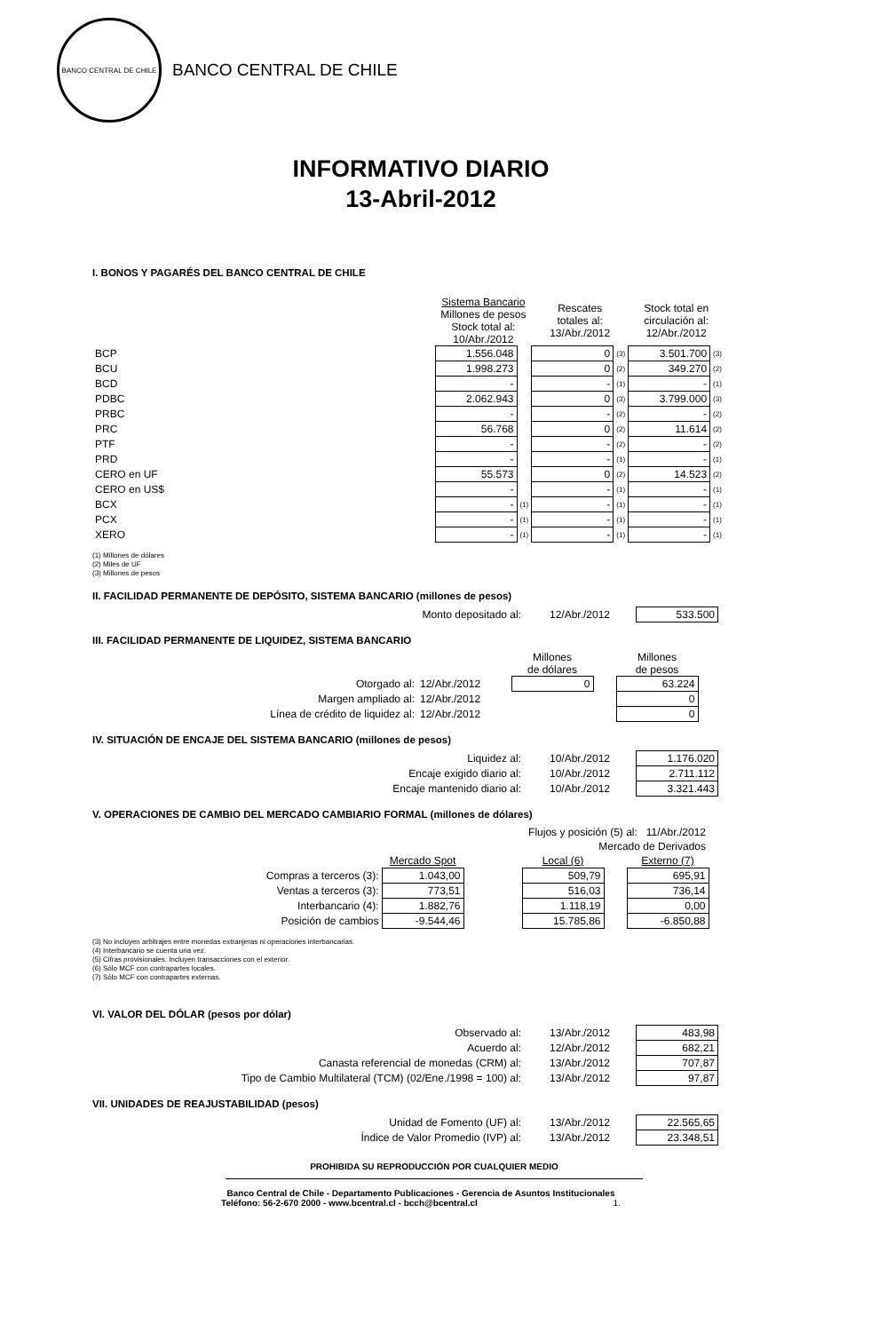BANCO CENTRAL DE CHILE
BANCO CENTRAL DE CHILE
INFORMATIVO DIARIO
13-Abril-2012
I. BONOS Y PAGARÉS DEL BANCO CENTRAL DE CHILE
| | Sistema Bancario Millones de pesos Stock total al: 10/Abr./2012 | | Rescates totales al: 13/Abr./2012 | | Stock total en circulación al: 12/Abr./2012 | |
| BCP | 1.556.048 | | 0 | (3) | 3.501.700 | (3) |
| BCU | 1.998.273 | | 0 | (2) | 349.270 | (2) |
| BCD | - | | - | (1) | - | (1) |
| PDBC | 2.062.943 | | 0 | (3) | 3.799.000 | (3) |
| PRBC | - | | - | (2) | - | (2) |
| PRC | 56.768 | | 0 | (2) | 11.614 | (2) |
| PTF | - | | - | (2) | - | (2) |
| PRD | - | | - | (1) | - | (1) |
| CERO en UF | 55.573 | | 0 | (2) | 14.523 | (2) |
| CERO en US$ | - | | - | (1) | - | (1) |
| BCX | - | (1) | - | (1) | - | (1) |
| PCX | - | (1) | - | (1) | - | (1) |
| XERO | - | (1) | - | (1) | - | (1) |
(1) Millones de dólares
(2) Miles de UF
(3) Millones de pesos
II. FACILIDAD PERMANENTE DE DEPÓSITO, SISTEMA BANCARIO (millones de pesos)
| Monto depositado al: | 12/Abr./2012 | 533.500 |
III. FACILIDAD PERMANENTE DE LIQUIDEZ, SISTEMA BANCARIO
| | | Millones de dólares | | Millones de pesos |
| Otorgado al: | 12/Abr./2012 | 0 | | 63.224 |
| Margen ampliado al: | 12/Abr./2012 | | | 0 |
| Línea de crédito de liquidez al: | 12/Abr./2012 | | | 0 |
IV. SITUACIÓN DE ENCAJE DEL SISTEMA BANCARIO (millones de pesos)
| Liquidez al: | 10/Abr./2012 | 1.176.020 |
| Encaje exigido diario al: | 10/Abr./2012 | 2.711.112 |
| Encaje mantenido diario al: | 10/Abr./2012 | 3.321.443 |
V. OPERACIONES DE CAMBIO DEL MERCADO CAMBIARIO FORMAL (millones de dólares)
| Flujos y posición (5) al: 11/Abr./2012 | | | | | |
| Mercado de Derivados | | | | | |
| | Mercado Spot | | Local (6) | | Externo (7) |
| Compras a terceros (3): | 1.043,00 | | 509,79 | | 695,91 |
| Ventas a terceros (3): | 773,51 | | 516,03 | | 736,14 |
| Interbancario (4): | 1.882,76 | | 1.118,19 | | 0,00 |
| Posición de cambios | -9.544,46 | | 15.785,86 | | -6.850,88 |
(3) No incluyen arbitrajes entre monedas extranjeras ni operaciones interbancarias.
(4) Interbancario se cuenta una vez.
(5) Cifras provisionales. Incluyen transacciones con el exterior.
(6) Sólo MCF con contrapartes locales.
(7) Sólo MCF con contrapartes externas.
VI. VALOR DEL DÓLAR (pesos por dólar)
| Observado al: | 13/Abr./2012 | 483,98 |
| Acuerdo al: | 12/Abr./2012 | 682,21 |
| Canasta referencial de monedas (CRM) al: | 13/Abr./2012 | 707,87 |
| Tipo de Cambio Multilateral (TCM) (02/Ene./1998 = 100) al: | 13/Abr./2012 | 97,87 |
VII. UNIDADES DE REAJUSTABILIDAD (pesos)
| Unidad de Fomento (UF) al: | 13/Abr./2012 | 22.565,65 |
| Índice de Valor Promedio (IVP) al: | 13/Abr./2012 | 23.348,51 |
PROHIBIDA SU REPRODUCCIÓN POR CUALQUIER MEDIO
Banco Central de Chile - Departamento Publicaciones - Gerencia de Asuntos Institucionales
Teléfono: 56-2-670 2000 - www.bcentral.cl - bcch@bcentral.cl 1.